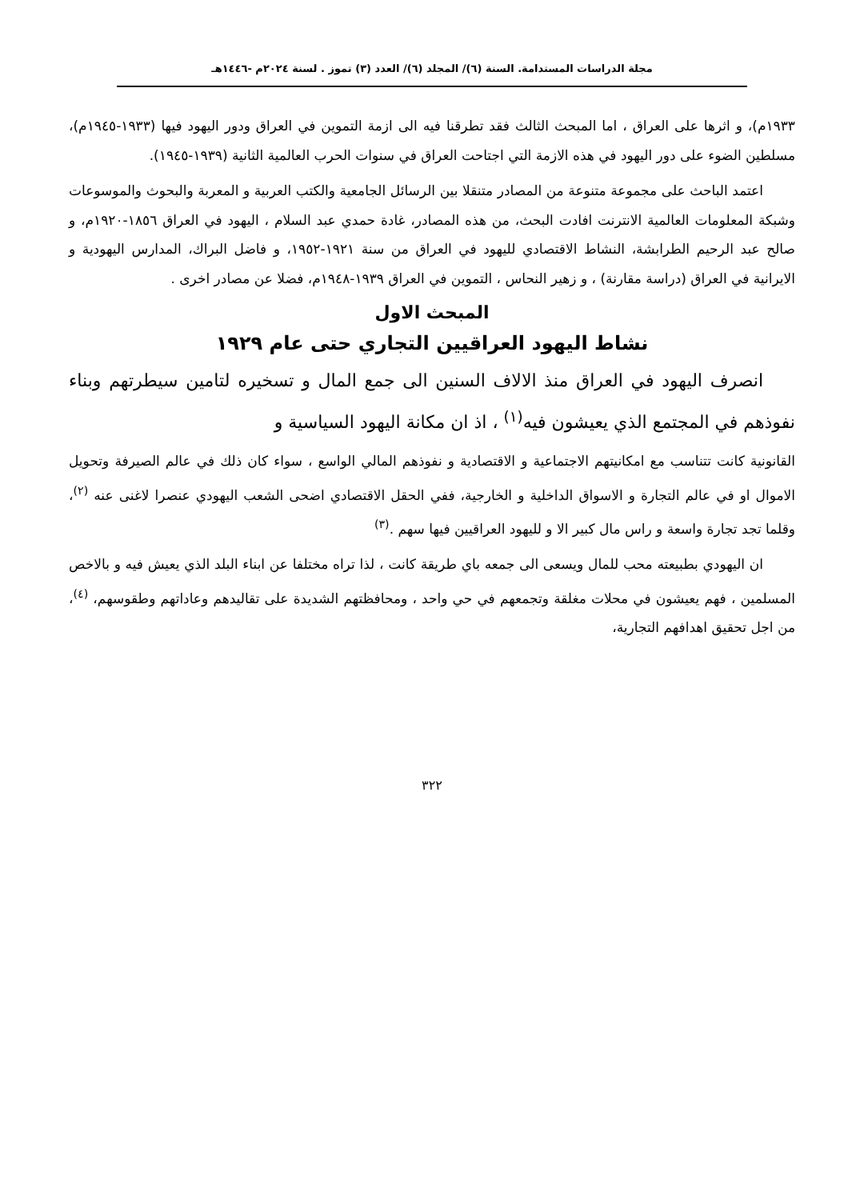مجلة الدراسات المستدامة. السنة (٦)/ المجلد (٦)/ العدد (٣) تموز . لسنة ٢٠٢٤م -١٤٤٦هـ
١٩٣٣م)، و اثرها على العراق ، اما المبحث الثالث فقد تطرقنا فيه الى ازمة التموين في العراق ودور اليهود فيها (١٩٣٣-١٩٤٥م)، مسلطين الضوء على دور اليهود في هذه الازمة التي اجتاحت العراق في سنوات الحرب العالمية الثانية (١٩٣٩-١٩٤٥).
اعتمد الباحث على مجموعة متنوعة من المصادر متنقلا بين الرسائل الجامعية والكتب العربية و المعربة والبحوث والموسوعات وشبكة المعلومات العالمية الانترنت افادت البحث، من هذه المصادر، غادة حمدي عبد السلام ، اليهود في العراق ١٨٥٦-١٩٢٠م، و صالح عبد الرحيم الطرابشة، النشاط الاقتصادي لليهود في العراق من سنة ١٩٢١-١٩٥٢، و فاضل البراك، المدارس اليهودية و الايرانية في العراق (دراسة مقارنة) ، و زهير النحاس ، التموين في العراق ١٩٣٩-١٩٤٨م، فضلا عن مصادر اخرى .
المبحث الاول
نشاط اليهود العراقيين التجاري حتى عام ١٩٢٩
انصرف اليهود في العراق منذ الالاف السنين الى جمع المال و تسخيره لتامين سيطرتهم وبناء نفوذهم في المجتمع الذي يعيشون فيه<sup>(١)</sup> ، اذ ان مكانة اليهود السياسية و
القانونية كانت تتناسب مع امكانيتهم الاجتماعية و الاقتصادية و نفوذهم المالي الواسع ، سواء كان ذلك في عالم الصيرفة وتحويل الاموال او في عالم التجارة و الاسواق الداخلية و الخارجية، ففي الحقل الاقتصادي اضحى الشعب اليهودي عنصرا لاغنى عنه <sup>(٢)</sup>، وقلما تجد تجارة واسعة و راس مال كبير الا و لليهود العراقيين فيها سهم .<sup>(٣)</sup>
ان اليهودي بطبيعته محب للمال ويسعى الى جمعه باي طريقة كانت ، لذا تراه مختلفا عن ابناء البلد الذي يعيش فيه و بالاخص المسلمين ، فهم يعيشون في محلات مغلقة وتجمعهم في حي واحد ، ومحافظتهم الشديدة على تقاليدهم وعاداتهم وطقوسهم، <sup>(٤)</sup>، من اجل تحقيق اهدافهم التجارية،
٣٢٢